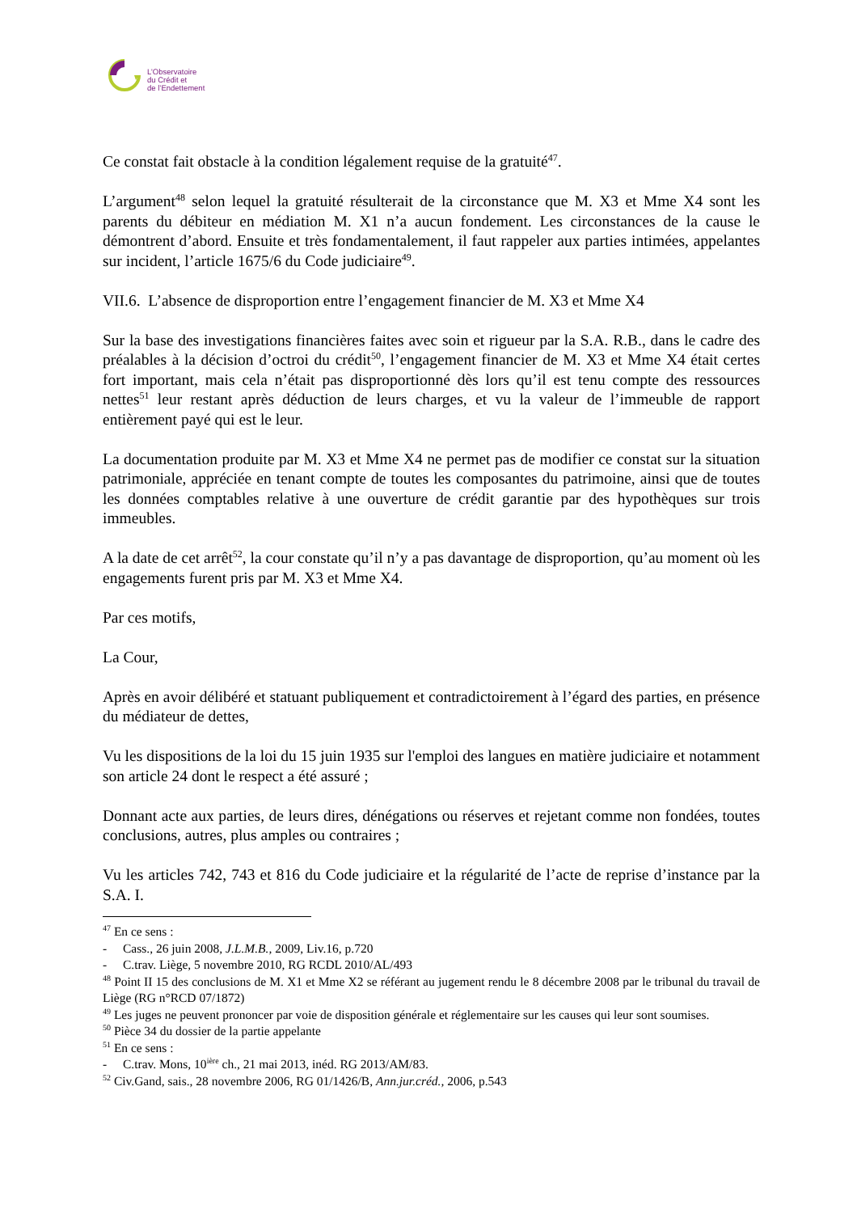L’Observatoire
du Crédit et
de l’Endettement
Ce constat fait obstacle à la condition légalement requise de la gratuité<sup>47</sup>.
L’argument<sup>48</sup> selon lequel la gratuité résulterait de la circonstance que M. X3 et Mme X4 sont les parents du débiteur en médiation M. X1 n’a aucun fondement. Les circonstances de la cause le démontrent d’abord. Ensuite et très fondamentalement, il faut rappeler aux parties intimées, appelantes sur incident, l’article 1675/6 du Code judiciaire<sup>49</sup>.
VII.6. L’absence de disproportion entre l’engagement financier de M. X3 et Mme X4
Sur la base des investigations financières faites avec soin et rigueur par la S.A. R.B., dans le cadre des préalables à la décision d’octroi du crédit<sup>50</sup>, l’engagement financier de M. X3 et Mme X4 était certes fort important, mais cela n’était pas disproportionné dès lors qu’il est tenu compte des ressources nettes<sup>51</sup> leur restant après déduction de leurs charges, et vu la valeur de l’immeuble de rapport entièrement payé qui est le leur.
La documentation produite par M. X3 et Mme X4 ne permet pas de modifier ce constat sur la situation patrimoniale, appréciée en tenant compte de toutes les composantes du patrimoine, ainsi que de toutes les données comptables relative à une ouverture de crédit garantie par des hypothèques sur trois immeubles.
A la date de cet arrêt<sup>52</sup>, la cour constate qu’il n’y a pas davantage de disproportion, qu’au moment où les engagements furent pris par M. X3 et Mme X4.
Par ces motifs,
La Cour,
Après en avoir délibéré et statuant publiquement et contradictoirement à l’égard des parties, en présence du médiateur de dettes,
Vu les dispositions de la loi du 15 juin 1935 sur l'emploi des langues en matière judiciaire et notamment son article 24 dont le respect a été assuré ;
Donnant acte aux parties, de leurs dires, dénégations ou réserves et rejetant comme non fondées, toutes conclusions, autres, plus amples ou contraires ;
Vu les articles 742, 743 et 816 du Code judiciaire et la régularité de l’acte de reprise d’instance par la S.A. I.
<sup>47</sup> En ce sens :
- Cass., 26 juin 2008, J.L.M.B., 2009, Liv.16, p.720
- C.trav. Liège, 5 novembre 2010, RG RCDL 2010/AL/493
<sup>48</sup> Point II 15 des conclusions de M. X1 et Mme X2 se référant au jugement rendu le 8 décembre 2008 par le tribunal du travail de Liège (RG n°RCD 07/1872)
<sup>49</sup> Les juges ne peuvent prononcer par voie de disposition générale et réglementaire sur les causes qui leur sont soumises.
<sup>50</sup> Pièce 34 du dossier de la partie appelante
<sup>51</sup> En ce sens :
- C.trav. Mons, 10<sup>ière</sup> ch., 21 mai 2013, inéd. RG 2013/AM/83.
<sup>52</sup> Civ.Gand, sais., 28 novembre 2006, RG 01/1426/B, Ann.jur.créd., 2006, p.543